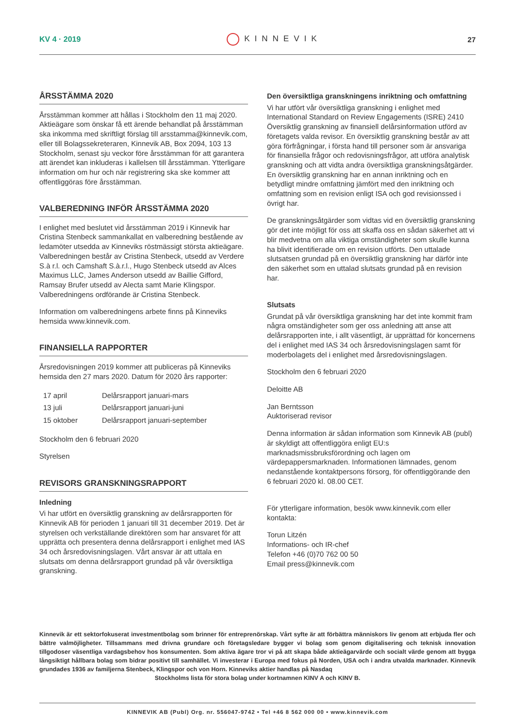KV 4 · 2019 KINNEVIK 27
ÅRSSTÄMMA 2020
Årsstämman kommer att hållas i Stockholm den 11 maj 2020. Aktieägare som önskar få ett ärende behandlat på årsstämman ska inkomma med skriftligt förslag till arsstamma@kinnevik.com, eller till Bolagssekreteraren, Kinnevik AB, Box 2094, 103 13 Stockholm, senast sju veckor före årsstämman för att garantera att ärendet kan inkluderas i kallelsen till årsstämman. Ytterligare information om hur och när registrering ska ske kommer att offentliggöras före årsstämman.
VALBEREDNING INFÖR ÅRSSTÄMMA 2020
I enlighet med beslutet vid årsstämman 2019 i Kinnevik har Cristina Stenbeck sammankallat en valberedning bestående av ledamöter utsedda av Kinneviks röstmässigt största aktieägare. Valberedningen består av Cristina Stenbeck, utsedd av Verdere S.à r.l. och Camshaft S.à.r.l., Hugo Stenbeck utsedd av Alces Maximus LLC, James Anderson utsedd av Baillie Gifford, Ramsay Brufer utsedd av Alecta samt Marie Klingspor. Valberedningens ordförande är Cristina Stenbeck.
Information om valberedningens arbete finns på Kinneviks hemsida www.kinnevik.com.
FINANSIELLA RAPPORTER
Årsredovisningen 2019 kommer att publiceras på Kinneviks hemsida den 27 mars 2020. Datum för 2020 års rapporter:
| 17 april | Delårsrapport januari-mars |
| 13 juli | Delårsrapport januari-juni |
| 15 oktober | Delårsrapport januari-september |
Stockholm den 6 februari 2020
Styrelsen
REVISORS GRANSKNINGSRAPPORT
Inledning
Vi har utfört en översiktlig granskning av delårsrapporten för Kinnevik AB för perioden 1 januari till 31 december 2019. Det är styrelsen och verkställande direktören som har ansvaret för att upprätta och presentera denna delårsrapport i enlighet med IAS 34 och årsredovisningslagen. Vårt ansvar är att uttala en slutsats om denna delårsrapport grundad på vår översiktliga granskning.
Den översiktliga granskningens inriktning och omfattning
Vi har utfört vår översiktliga granskning i enlighet med International Standard on Review Engagements (ISRE) 2410 Översiktlig granskning av finansiell delårsinformation utförd av företagets valda revisor. En översiktlig granskning består av att göra förfrågningar, i första hand till personer som är ansvariga för finansiella frågor och redovisningsfrågor, att utföra analytisk granskning och att vidta andra översiktliga granskningsåtgärder. En översiktlig granskning har en annan inriktning och en betydligt mindre omfattning jämfört med den inriktning och omfattning som en revision enligt ISA och god revisionssed i övrigt har.
De granskningsåtgärder som vidtas vid en översiktlig granskning gör det inte möjligt för oss att skaffa oss en sådan säkerhet att vi blir medvetna om alla viktiga omständigheter som skulle kunna ha blivit identifierade om en revision utförts. Den uttalade slutsatsen grundad på en översiktlig granskning har därför inte den säkerhet som en uttalad slutsats grundad på en revision har.
Slutsats
Grundat på vår översiktliga granskning har det inte kommit fram några omständigheter som ger oss anledning att anse att delårsrapporten inte, i allt väsentligt, är upprättad för koncernens del i enlighet med IAS 34 och årsredovisningslagen samt för moderbolagets del i enlighet med årsredovisningslagen.
Stockholm den 6 februari 2020
Deloitte AB
Jan Berntsson
Auktoriserad revisor
Denna information är sådan information som Kinnevik AB (publ) är skyldigt att offentliggöra enligt EU:s marknadsmissbruksförordning och lagen om värdepappersmarknaden. Informationen lämnades, genom nedanstående kontaktpersons försorg, för offentliggörande den 6 februari 2020 kl. 08.00 CET.
För ytterligare information, besök www.kinnevik.com eller kontakta:
Torun Litzén
Informations- och IR-chef
Telefon +46 (0)70 762 00 50
Email press@kinnevik.com
Kinnevik är ett sektorfokuserat investmentbolag som brinner för entreprenörskap. Vårt syfte är att förbättra människors liv genom att erbjuda fler och bättre valmöjligheter. Tillsammans med drivna grundare och företagsledare bygger vi bolag som genom digitalisering och teknisk innovation tillgodoser väsentliga vardagsbehov hos konsumenten. Som aktiva ägare tror vi på att skapa både aktieägarvärde och socialt värde genom att bygga långsiktigt hållbara bolag som bidrar positivt till samhället. Vi investerar i Europa med fokus på Norden, USA och i andra utvalda marknader. Kinnevik grundades 1936 av familjerna Stenbeck, Klingspor och von Horn. Kinneviks aktier handlas på Nasdaq
Stockholms lista för stora bolag under kortnamnen KINV A och KINV B.
KINNEVIK AB (Publ) Org. nr. 556047-9742 • Tel +46 8 562 000 00 • www.kinnevik.com